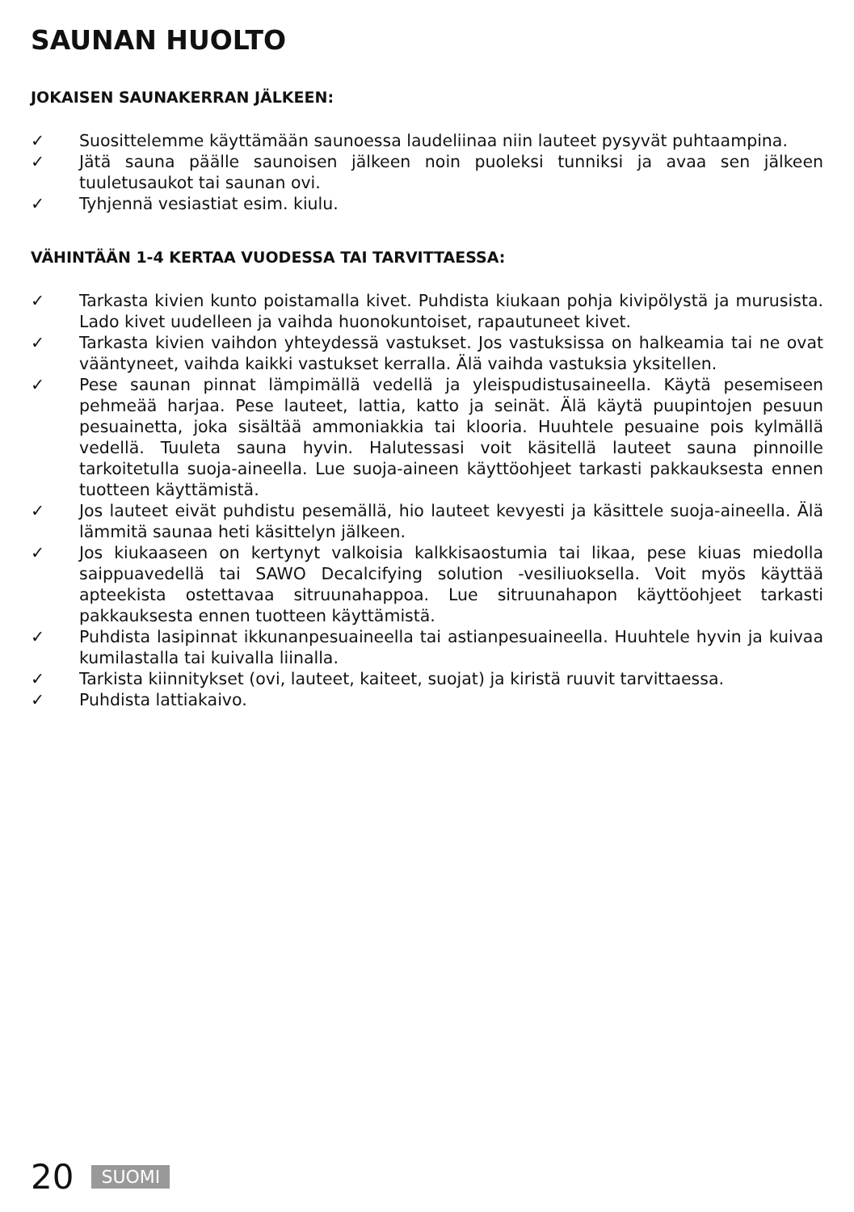SAUNAN HUOLTO
JOKAISEN SAUNAKERRAN JÄLKEEN:
✓ Suosittelemme käyttämään saunoessa laudeliinaa niin lauteet pysyvät puhtaampina.
✓ Jätä sauna päälle saunoisen jälkeen noin puoleksi tunniksi ja avaa sen jälkeen tuuletusaukot tai saunan ovi.
✓ Tyhjennä vesiastiat esim. kiulu.
VÄHINTÄÄN 1-4 KERTAA VUODESSA TAI TARVITTAESSA:
✓ Tarkasta kivien kunto poistamalla kivet. Puhdista kiukaan pohja kivipölystä ja murusista. Lado kivet uudelleen ja vaihda huonokuntoiset, rapautuneet kivet.
✓ Tarkasta kivien vaihdon yhteydessä vastukset. Jos vastuksissa on halkeamia tai ne ovat vääntyneet, vaihda kaikki vastukset kerralla. Älä vaihda vastuksia yksitellen.
✓ Pese saunan pinnat lämpimällä vedellä ja yleispudistusaineella. Käytä pesemiseen pehmeää harjaa. Pese lauteet, lattia, katto ja seinät. Älä käytä puupintojen pesuun pesuainetta, joka sisältää ammoniakkia tai klooria. Huuhtele pesuaine pois kylmällä vedellä. Tuuleta sauna hyvin. Halutessasi voit käsitellä lauteet sauna pinnoille tarkoitetulla suoja-aineella. Lue suoja-aineen käyttöohjeet tarkasti pakkauksesta ennen tuotteen käyttämistä.
✓ Jos lauteet eivät puhdistu pesemällä, hio lauteet kevyesti ja käsittele suoja-aineella. Älä lämmitä saunaa heti käsittelyn jälkeen.
✓ Jos kiukaaseen on kertynyt valkoisia kalkkisaostumia tai likaa, pese kiuas miedolla saippuavedellä tai SAWO Decalcifying solution -vesiliuoksella. Voit myös käyttää apteekista ostettavaa sitruunahappoa. Lue sitruunahapon käyttöohjeet tarkasti pakkauksesta ennen tuotteen käyttämistä.
✓ Puhdista lasipinnat ikkunanpesuaineella tai astianpesuaineella. Huuhtele hyvin ja kuivaa kumilastalla tai kuivalla liinalla.
✓ Tarkista kiinnitykset (ovi, lauteet, kaiteet, suojat) ja kiristä ruuvit tarvittaessa.
✓ Puhdista lattiakaivo.
20 SUOMI